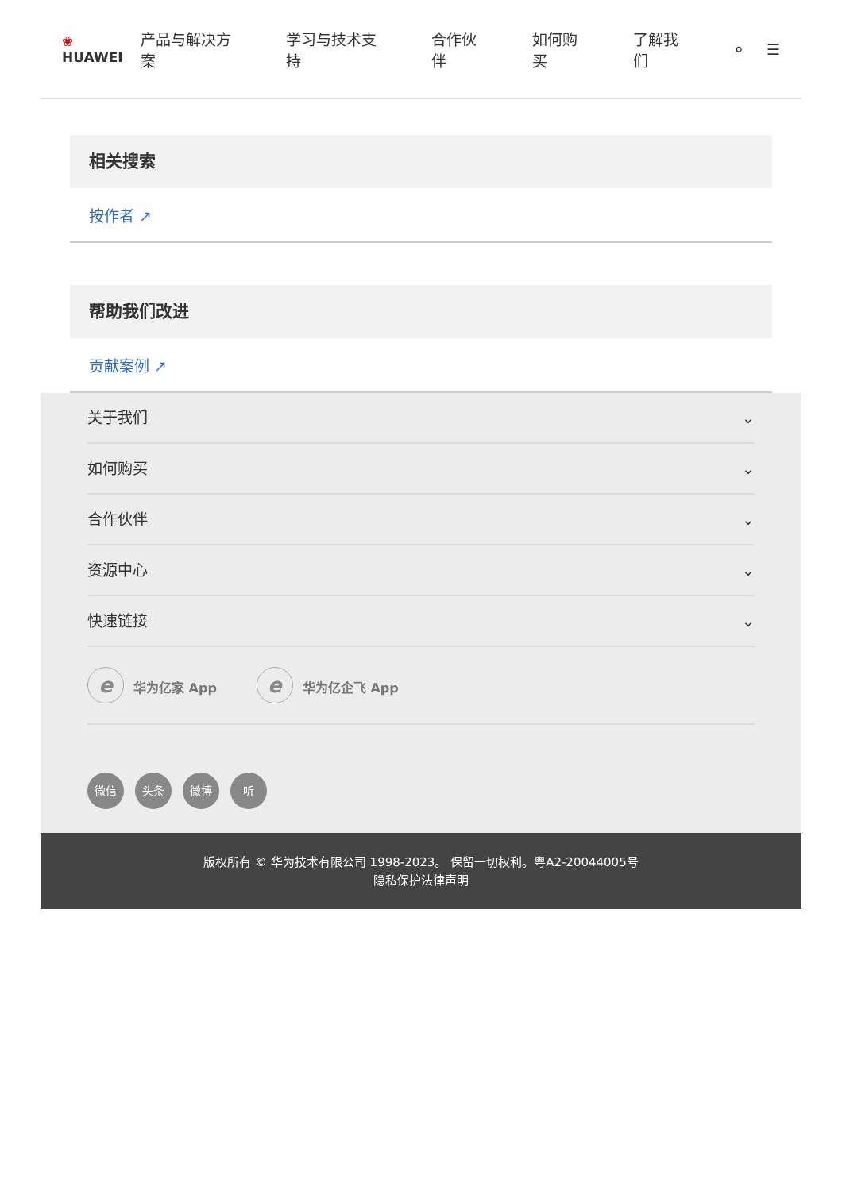❀ HUAWEI 产品与解决方案 学习与技术支持 合作伙伴 如何购买 了解我们 ⌕ ☰
相关搜索
按作者 ↗
帮助我们改进
贡献案例 ↗
关于我们 ⌄
如何购买 ⌄
合作伙伴 ⌄
资源中心 ⌄
快速链接 ⌄
e华为亿家 App
e华为亿企飞 App
微信 头条 微博 听
版权所有 © 华为技术有限公司 1998-2023。 保留一切权利。粤A2-20044005号
隐私保护法律声明